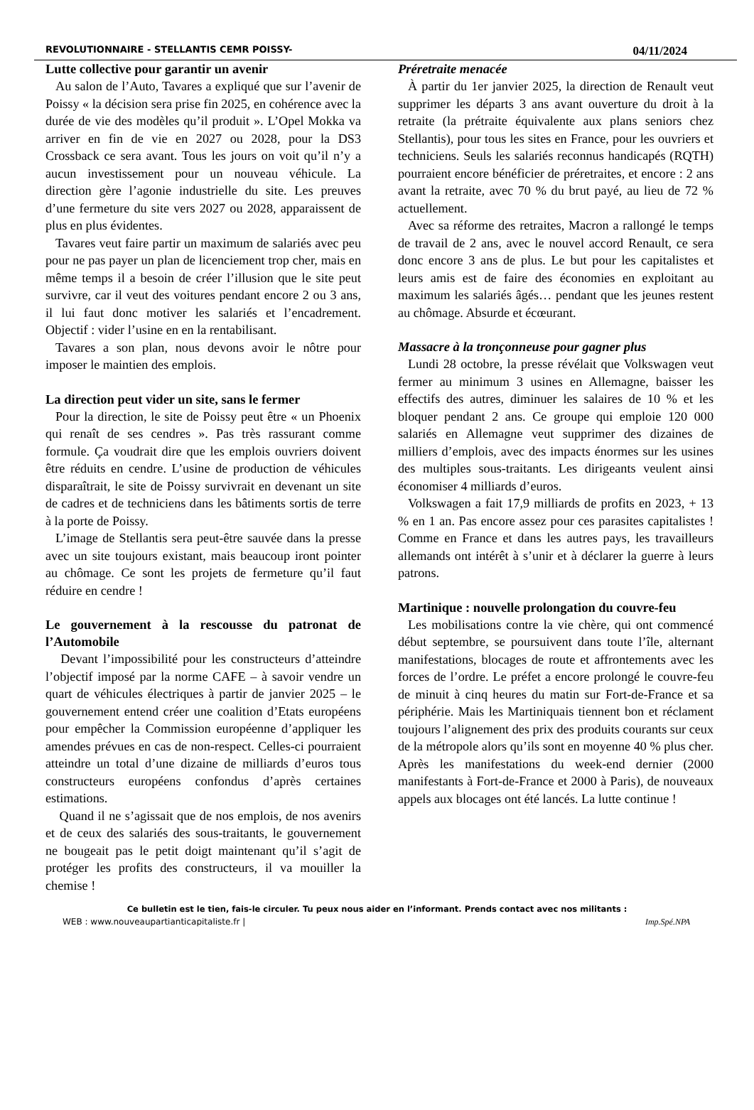REVOLUTIONNAIRE - STELLANTIS CEMR POISSY- 04/11/2024
Lutte collective pour garantir un avenir
Au salon de l’Auto, Tavares a expliqué que sur l’avenir de Poissy « la décision sera prise fin 2025, en cohérence avec la durée de vie des modèles qu’il produit ». L’Opel Mokka va arriver en fin de vie en 2027 ou 2028, pour la DS3 Crossback ce sera avant. Tous les jours on voit qu’il n’y a aucun investissement pour un nouveau véhicule. La direction gère l’agonie industrielle du site. Les preuves d’une fermeture du site vers 2027 ou 2028, apparaissent de plus en plus évidentes.
Tavares veut faire partir un maximum de salariés avec peu pour ne pas payer un plan de licenciement trop cher, mais en même temps il a besoin de créer l’illusion que le site peut survivre, car il veut des voitures pendant encore 2 ou 3 ans, il lui faut donc motiver les salariés et l’encadrement. Objectif : vider l’usine en en la rentabilisant.
Tavares a son plan, nous devons avoir le nôtre pour imposer le maintien des emplois.
La direction peut vider un site, sans le fermer
Pour la direction, le site de Poissy peut être « un Phoenix qui renaît de ses cendres ». Pas très rassurant comme formule. Ça voudrait dire que les emplois ouvriers doivent être réduits en cendre. L’usine de production de véhicules disparaîtrait, le site de Poissy survivrait en devenant un site de cadres et de techniciens dans les bâtiments sortis de terre à la porte de Poissy.
L’image de Stellantis sera peut-être sauvée dans la presse avec un site toujours existant, mais beaucoup iront pointer au chômage. Ce sont les projets de fermeture qu’il faut réduire en cendre !
Le gouvernement à la rescousse du patronat de l’Automobile
Devant l’impossibilité pour les constructeurs d’atteindre l’objectif imposé par la norme CAFE – à savoir vendre un quart de véhicules électriques à partir de janvier 2025 – le gouvernement entend créer une coalition d’Etats européens pour empêcher la Commission européenne d’appliquer les amendes prévues en cas de non-respect. Celles-ci pourraient atteindre un total d’une dizaine de milliards d’euros tous constructeurs européens confondus d’après certaines estimations.
Quand il ne s’agissait que de nos emplois, de nos avenirs et de ceux des salariés des sous-traitants, le gouvernement ne bougeait pas le petit doigt maintenant qu’il s’agit de protéger les profits des constructeurs, il va mouiller la chemise !
Préretraite menacée
À partir du 1er janvier 2025, la direction de Renault veut supprimer les départs 3 ans avant ouverture du droit à la retraite (la prétraite équivalente aux plans seniors chez Stellantis), pour tous les sites en France, pour les ouvriers et techniciens. Seuls les salariés reconnus handicapés (RQTH) pourraient encore bénéficier de préretraites, et encore : 2 ans avant la retraite, avec 70 % du brut payé, au lieu de 72 % actuellement.
Avec sa réforme des retraites, Macron a rallongé le temps de travail de 2 ans, avec le nouvel accord Renault, ce sera donc encore 3 ans de plus. Le but pour les capitalistes et leurs amis est de faire des économies en exploitant au maximum les salariés âgés… pendant que les jeunes restent au chômage. Absurde et écœurant.
Massacre à la tronçonneuse pour gagner plus
Lundi 28 octobre, la presse révélait que Volkswagen veut fermer au minimum 3 usines en Allemagne, baisser les effectifs des autres, diminuer les salaires de 10 % et les bloquer pendant 2 ans. Ce groupe qui emploie 120 000 salariés en Allemagne veut supprimer des dizaines de milliers d’emplois, avec des impacts énormes sur les usines des multiples sous-traitants. Les dirigeants veulent ainsi économiser 4 milliards d’euros.
Volkswagen a fait 17,9 milliards de profits en 2023, + 13 % en 1 an. Pas encore assez pour ces parasites capitalistes ! Comme en France et dans les autres pays, les travailleurs allemands ont intérêt à s’unir et à déclarer la guerre à leurs patrons.
Martinique : nouvelle prolongation du couvre-feu
Les mobilisations contre la vie chère, qui ont commencé début septembre, se poursuivent dans toute l’île, alternant manifestations, blocages de route et affrontements avec les forces de l’ordre. Le préfet a encore prolongé le couvre-feu de minuit à cinq heures du matin sur Fort-de-France et sa périphérie. Mais les Martiniquais tiennent bon et réclament toujours l’alignement des prix des produits courants sur ceux de la métropole alors qu’ils sont en moyenne 40 % plus cher. Après les manifestations du week-end dernier (2000 manifestants à Fort-de-France et 2000 à Paris), de nouveaux appels aux blocages ont été lancés. La lutte continue !
Ce bulletin est le tien, fais-le circuler. Tu peux nous aider en l’informant. Prends contact avec nos militants :
WEB : www.nouveaupartianticapitaliste.fr | Imp.Spé.NPA